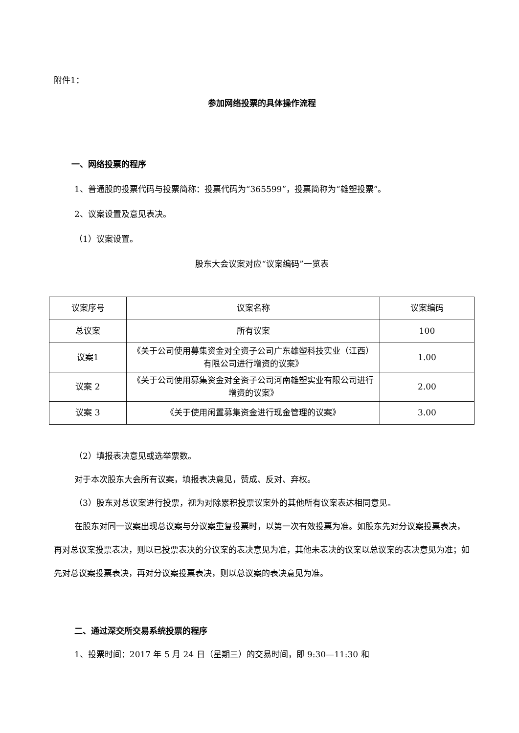附件1：
参加网络投票的具体操作流程
一、网络投票的程序
1、普通股的投票代码与投票简称：投票代码为“365599”，投票简称为“雄塑投票”。
2、议案设置及意见表决。
（1）议案设置。
股东大会议案对应“议案编码”一览表
| 议案序号 | 议案名称 | 议案编码 |
| 总议案 | 所有议案 | 100 |
| 议案1 | 《关于公司使用募集资金对全资子公司广东雄塑科技实业（江西）有限公司进行增资的议案》 | 1.00 |
| 议案 2 | 《关于公司使用募集资金对全资子公司河南雄塑实业有限公司进行增资的议案》 | 2.00 |
| 议案 3 | 《关于使用闲置募集资金进行现金管理的议案》 | 3.00 |
（2）填报表决意见或选举票数。
对于本次股东大会所有议案，填报表决意见，赞成、反对、弃权。
（3）股东对总议案进行投票，视为对除累积投票议案外的其他所有议案表达相同意见。
在股东对同一议案出现总议案与分议案重复投票时，以第一次有效投票为准。如股东先对分议案投票表决，再对总议案投票表决，则以已投票表决的分议案的表决意见为准，其他未表决的议案以总议案的表决意见为准；如先对总议案投票表决，再对分议案投票表决，则以总议案的表决意见为准。
二、通过深交所交易系统投票的程序
1、投票时间：2017 年 5 月 24 日（星期三）的交易时间，即 9:30—11:30 和